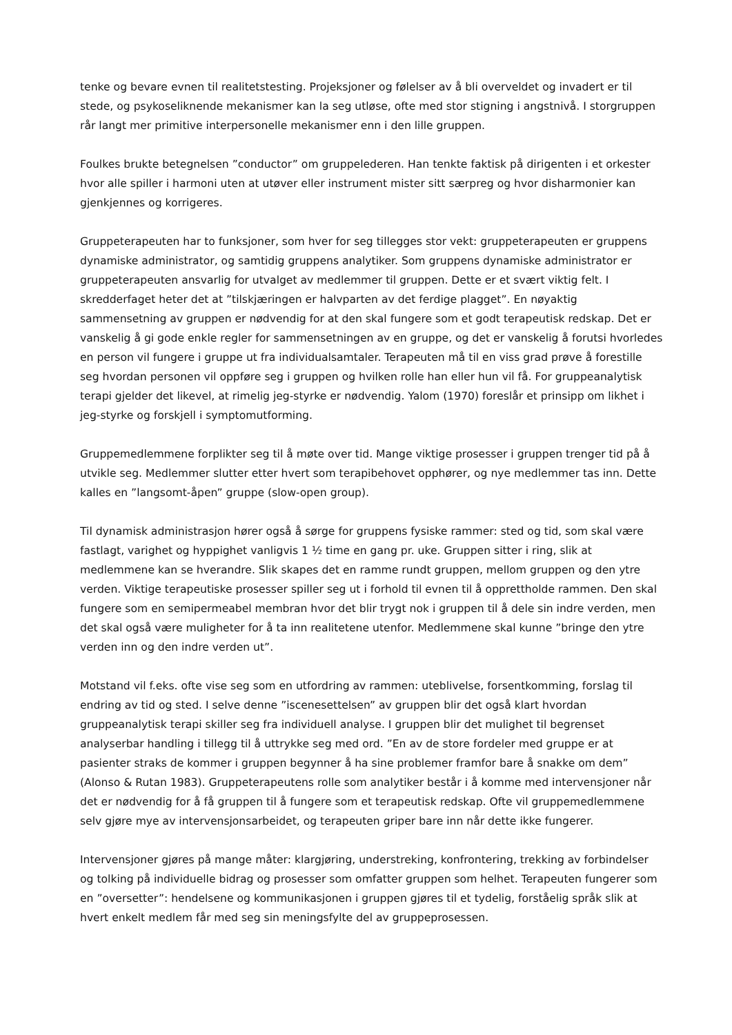tenke og bevare evnen til realitetstesting. Projeksjoner og følelser av å bli overveldet og invadert er til stede, og psykoseliknende mekanismer kan la seg utløse, ofte med stor stigning i angstnivå. I storgruppen rår langt mer primitive interpersonelle mekanismer enn i den lille gruppen.
Foulkes brukte betegnelsen ”conductor” om gruppelederen. Han tenkte faktisk på dirigenten i et orkester hvor alle spiller i harmoni uten at utøver eller instrument mister sitt særpreg og hvor disharmonier kan gjenkjennes og korrigeres.
Gruppeterapeuten har to funksjoner, som hver for seg tillegges stor vekt: gruppeterapeuten er gruppens dynamiske administrator, og samtidig gruppens analytiker. Som gruppens dynamiske administrator er gruppeterapeuten ansvarlig for utvalget av medlemmer til gruppen. Dette er et svært viktig felt. I skredderfaget heter det at ”tilskjæringen er halvparten av det ferdige plagget”. En nøyaktig sammensetning av gruppen er nødvendig for at den skal fungere som et godt terapeutisk redskap. Det er vanskelig å gi gode enkle regler for sammensetningen av en gruppe, og det er vanskelig å forutsi hvorledes en person vil fungere i gruppe ut fra individualsamtaler. Terapeuten må til en viss grad prøve å forestille seg hvordan personen vil oppføre seg i gruppen og hvilken rolle han eller hun vil få. For gruppeanalytisk terapi gjelder det likevel, at rimelig jeg-styrke er nødvendig. Yalom (1970) foreslår et prinsipp om likhet i jeg-styrke og forskjell i symptomutforming.
Gruppemedlemmene forplikter seg til å møte over tid. Mange viktige prosesser i gruppen trenger tid på å utvikle seg. Medlemmer slutter etter hvert som terapibehovet opphører, og nye medlemmer tas inn. Dette kalles en ”langsomt-åpen” gruppe (slow-open group).
Til dynamisk administrasjon hører også å sørge for gruppens fysiske rammer: sted og tid, som skal være fastlagt, varighet og hyppighet vanligvis 1 ½ time en gang pr. uke. Gruppen sitter i ring, slik at medlemmene kan se hverandre. Slik skapes det en ramme rundt gruppen, mellom gruppen og den ytre verden. Viktige terapeutiske prosesser spiller seg ut i forhold til evnen til å opprettholde rammen. Den skal fungere som en semipermeabel membran hvor det blir trygt nok i gruppen til å dele sin indre verden, men det skal også være muligheter for å ta inn realitetene utenfor. Medlemmene skal kunne ”bringe den ytre verden inn og den indre verden ut”.
Motstand vil f.eks. ofte vise seg som en utfordring av rammen: uteblivelse, forsentkomming, forslag til endring av tid og sted. I selve denne ”iscenesettelsen” av gruppen blir det også klart hvordan gruppeanalytisk terapi skiller seg fra individuell analyse. I gruppen blir det mulighet til begrenset analyserbar handling i tillegg til å uttrykke seg med ord. ”En av de store fordeler med gruppe er at pasienter straks de kommer i gruppen begynner å ha sine problemer framfor bare å snakke om dem” (Alonso & Rutan 1983). Gruppeterapeutens rolle som analytiker består i å komme med intervensjoner når det er nødvendig for å få gruppen til å fungere som et terapeutisk redskap. Ofte vil gruppemedlemmene selv gjøre mye av intervensjonsarbeidet, og terapeuten griper bare inn når dette ikke fungerer.
Intervensjoner gjøres på mange måter: klargjøring, understreking, konfrontering, trekking av forbindelser og tolking på individuelle bidrag og prosesser som omfatter gruppen som helhet. Terapeuten fungerer som en ”oversetter”: hendelsene og kommunikasjonen i gruppen gjøres til et tydelig, forståelig språk slik at hvert enkelt medlem får med seg sin meningsfylte del av gruppeprosessen.